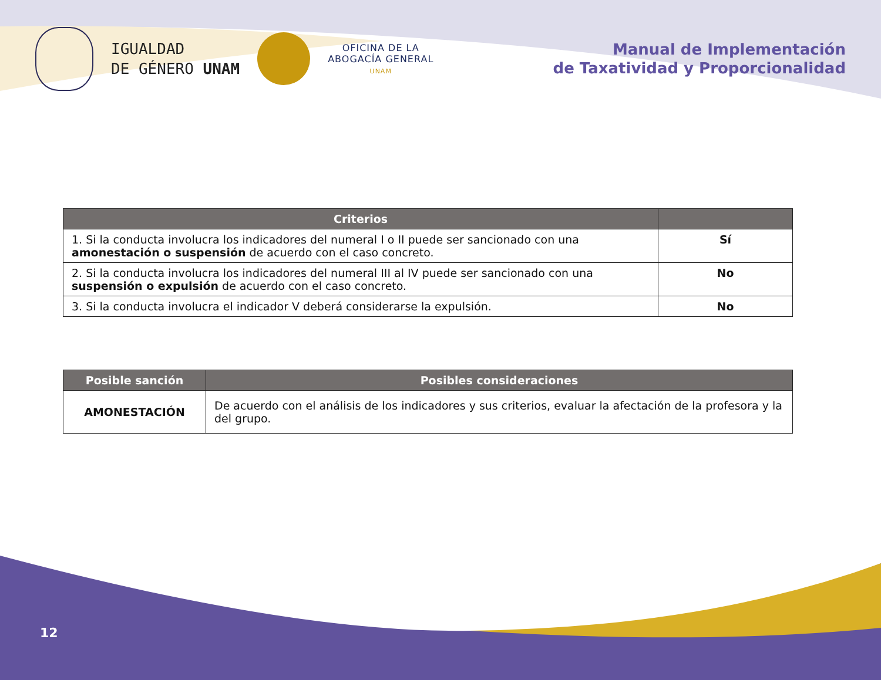IGUALDAD
DE GÉNERO UNAM
OFICINA DE LA
ABOGACÍA GENERAL
UNAM
Manual de Implementación
de Taxatividad y Proporcionalidad
| Criterios | |
| --- | --- |
| 1. Si la conducta involucra los indicadores del numeral I o II puede ser sancionado con una amonestación o suspensión de acuerdo con el caso concreto. | Sí |
| 2. Si la conducta involucra los indicadores del numeral III al IV puede ser sancionado con una suspensión o expulsión de acuerdo con el caso concreto. | No |
| 3. Si la conducta involucra el indicador V deberá considerarse la expulsión. | No |
| Posible sanción | Posibles consideraciones |
| --- | --- |
| AMONESTACIÓN | De acuerdo con el análisis de los indicadores y sus criterios, evaluar la afectación de la profesora y la del grupo. |
12